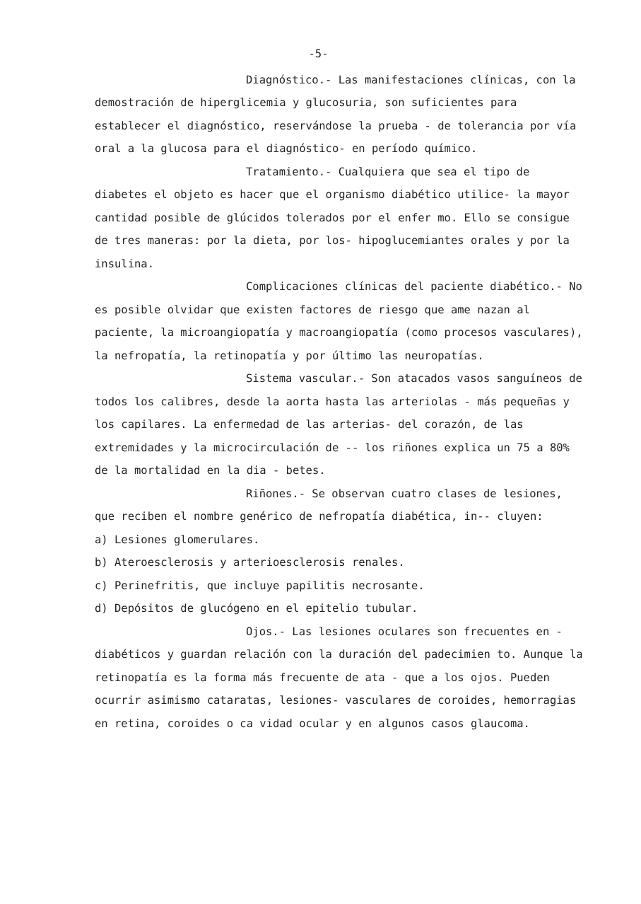-5-
Diagnóstico.- Las manifestaciones clínicas, con la demostración de hiperglicemia y glucosuria, son suficientes para establecer el diagnóstico, reservándose la prueba - de tolerancia por vía oral a la glucosa para el diagnóstico- en período químico.
Tratamiento.- Cualquiera que sea el tipo de diabetes el objeto es hacer que el organismo diabético utilice- la mayor cantidad posible de glúcidos tolerados por el enfer mo. Ello se consigue de tres maneras: por la dieta, por los- hipoglucemiantes orales y por la insulina.
Complicaciones clínicas del paciente diabético.- No es posible olvidar que existen factores de riesgo que ame nazan al paciente, la microangiopatía y macroangiopatía (como procesos vasculares), la nefropatía, la retinopatía y por último las neuropatías.
Sistema vascular.- Son atacados vasos sanguíneos de todos los calibres, desde la aorta hasta las arteriolas - más pequeñas y los capilares. La enfermedad de las arterias- del corazón, de las extremidades y la microcirculación de -- los riñones explica un 75 a 80% de la mortalidad en la dia - betes.
Riñones.- Se observan cuatro clases de lesiones, que reciben el nombre genérico de nefropatía diabética, in-- cluyen:
a) Lesiones glomerulares.
b) Ateroesclerosis y arterioesclerosis renales.
c) Perinefritis, que incluye papilitis necrosante.
d) Depósitos de glucógeno en el epitelio tubular.
Ojos.- Las lesiones oculares son frecuentes en - diabéticos y guardan relación con la duración del padecimien to. Aunque la retinopatía es la forma más frecuente de ata - que a los ojos. Pueden ocurrir asimismo cataratas, lesiones- vasculares de coroides, hemorragias en retina, coroides o ca vidad ocular y en algunos casos glaucoma.